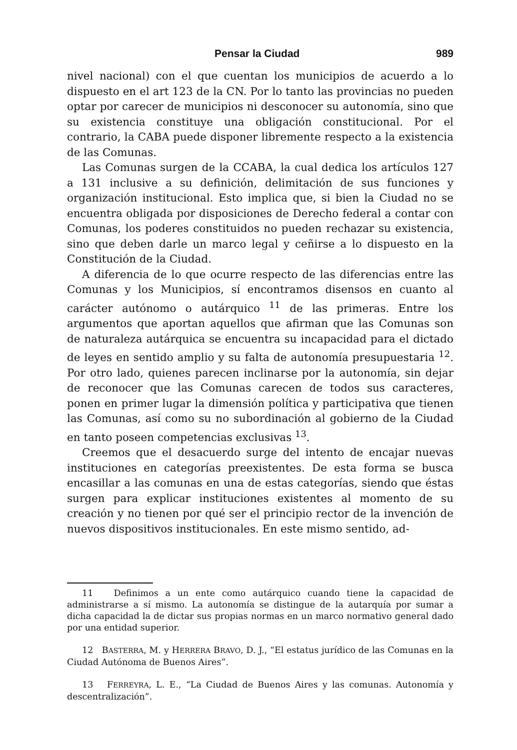Pensar la Ciudad 989
nivel nacional) con el que cuentan los municipios de acuerdo a lo dispuesto en el art 123 de la CN. Por lo tanto las provincias no pueden optar por carecer de municipios ni desconocer su autonomía, sino que su existencia constituye una obligación constitucional. Por el contrario, la CABA puede disponer libremente respecto a la existencia de las Comunas.
Las Comunas surgen de la CCABA, la cual dedica los artículos 127 a 131 inclusive a su definición, delimitación de sus funciones y organización institucional. Esto implica que, si bien la Ciudad no se encuentra obligada por disposiciones de Derecho federal a contar con Comunas, los poderes constituidos no pueden rechazar su existencia, sino que deben darle un marco legal y ceñirse a lo dispuesto en la Constitución de la Ciudad.
A diferencia de lo que ocurre respecto de las diferencias entre las Comunas y los Municipios, sí encontramos disensos en cuanto al carácter autónomo o autárquico <sup>11</sup> de las primeras. Entre los argumentos que aportan aquellos que afirman que las Comunas son de naturaleza autárquica se encuentra su incapacidad para el dictado de leyes en sentido amplio y su falta de autonomía presupuestaria <sup>12</sup>. Por otro lado, quienes parecen inclinarse por la autonomía, sin dejar de reconocer que las Comunas carecen de todos sus caracteres, ponen en primer lugar la dimensión política y participativa que tienen las Comunas, así como su no subordinación al gobierno de la Ciudad en tanto poseen competencias exclusivas <sup>13</sup>.
Creemos que el desacuerdo surge del intento de encajar nuevas instituciones en categorías preexistentes. De esta forma se busca encasillar a las comunas en una de estas categorías, siendo que éstas surgen para explicar instituciones existentes al momento de su creación y no tienen por qué ser el principio rector de la invención de nuevos dispositivos institucionales. En este mismo sentido, ad-
11 Definimos a un ente como autárquico cuando tiene la capacidad de administrarse a sí mismo. La autonomía se distingue de la autarquía por sumar a dicha capacidad la de dictar sus propias normas en un marco normativo general dado por una entidad superior.
12 BASTERRA, M. y HERRERA BRAVO, D. J., “El estatus jurídico de las Comunas en la Ciudad Autónoma de Buenos Aires”.
13 FERREYRA, L. E., “La Ciudad de Buenos Aires y las comunas. Autonomía y descentralización”.